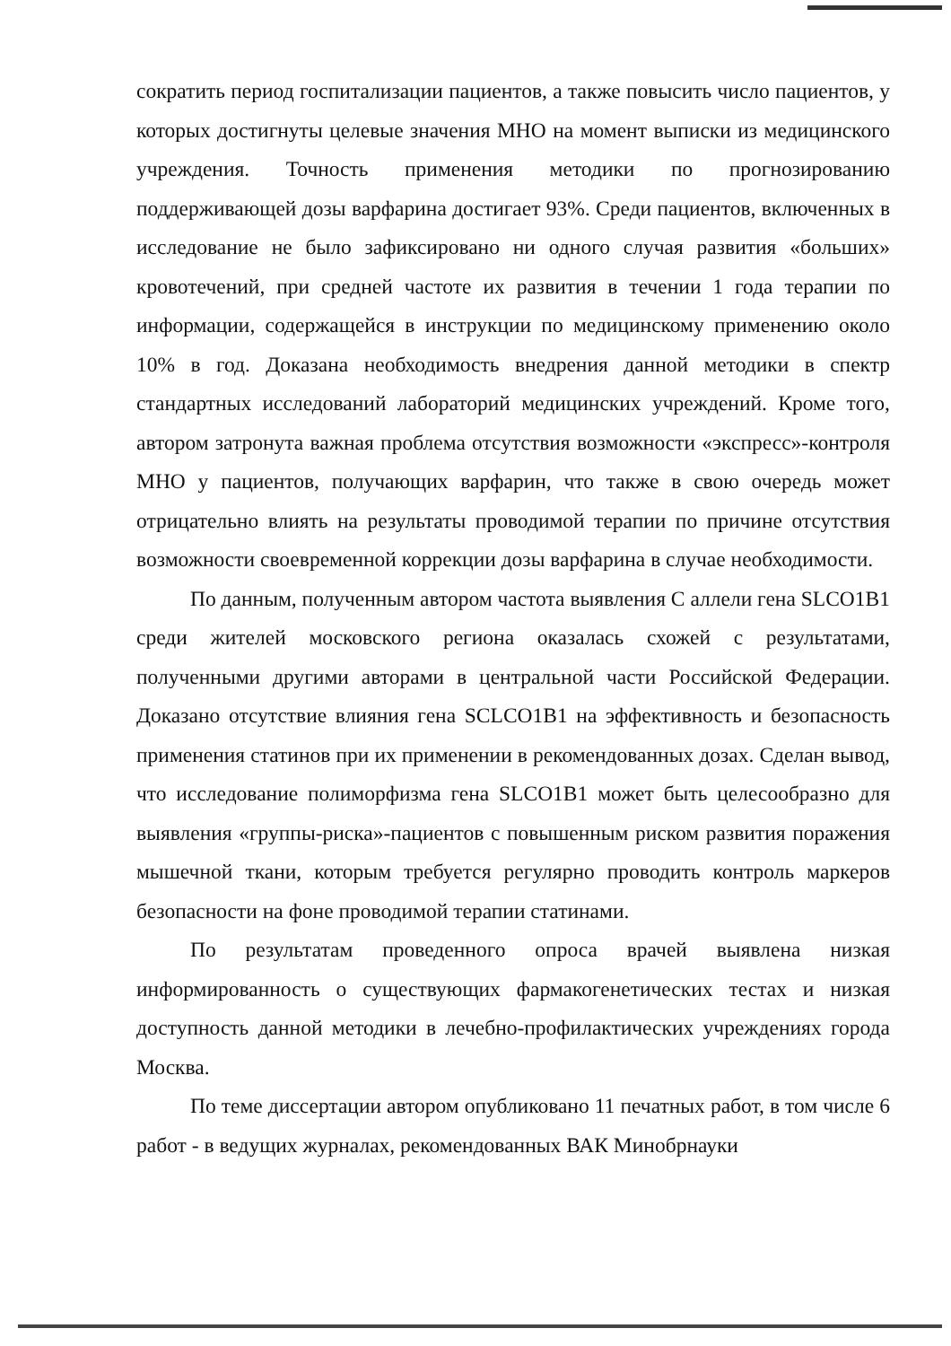сократить период госпитализации пациентов, а также повысить число пациентов, у которых достигнуты целевые значения МНО на момент выписки из медицинского учреждения. Точность применения методики по прогнозированию поддерживающей дозы варфарина достигает 93%. Среди пациентов, включенных в исследование не было зафиксировано ни одного случая развития «больших» кровотечений, при средней частоте их развития в течении 1 года терапии по информации, содержащейся в инструкции по медицинскому применению около 10% в год. Доказана необходимость внедрения данной методики в спектр стандартных исследований лабораторий медицинских учреждений. Кроме того, автором затронута важная проблема отсутствия возможности «экспресс»-контроля МНО у пациентов, получающих варфарин, что также в свою очередь может отрицательно влиять на результаты проводимой терапии по причине отсутствия возможности своевременной коррекции дозы варфарина в случае необходимости.
По данным, полученным автором частота выявления С аллели гена SLCO1B1 среди жителей московского региона оказалась схожей с результатами, полученными другими авторами в центральной части Российской Федерации. Доказано отсутствие влияния гена SCLCO1B1 на эффективность и безопасность применения статинов при их применении в рекомендованных дозах. Сделан вывод, что исследование полиморфизма гена SLCO1B1 может быть целесообразно для выявления «группы-риска»-пациентов с повышенным риском развития поражения мышечной ткани, которым требуется регулярно проводить контроль маркеров безопасности на фоне проводимой терапии статинами.
По результатам проведенного опроса врачей выявлена низкая информированность о существующих фармакогенетических тестах и низкая доступность данной методики в лечебно-профилактических учреждениях города Москва.
По теме диссертации автором опубликовано 11 печатных работ, в том числе 6 работ - в ведущих журналах, рекомендованных ВАК Минобрнауки